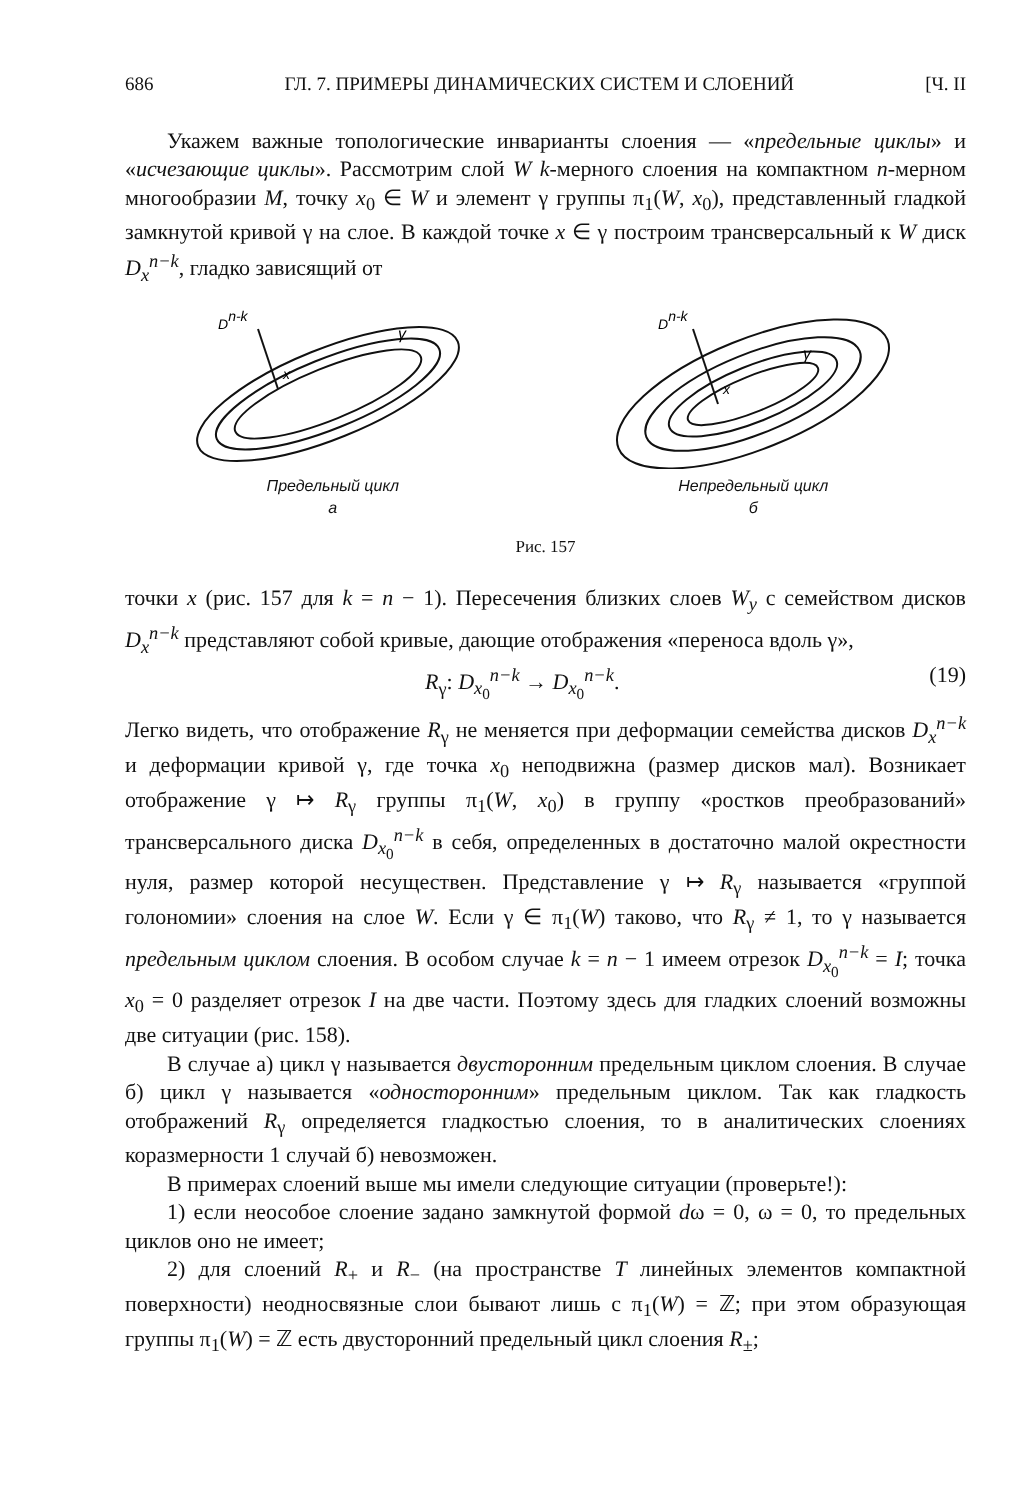686 ГЛ. 7. ПРИМЕРЫ ДИНАМИЧЕСКИХ СИСТЕМ И СЛОЕНИЙ [Ч. II
Укажем важные топологические инварианты слоения — «предельные циклы» и «исчезающие циклы». Рассмотрим слой W k-мерного слоения на компактном n-мерном многообразии M, точку x<sub>0</sub> ∈ W и элемент γ группы π<sub>1</sub>(W, x<sub>0</sub>), представленный гладкой замкнутой кривой γ на слое. В каждой точке x ∈ γ построим трансверсальный к W диск D<sub>x</sub><sup>n−k</sup>, гладко зависящий от
Dn-k
γ
x
Предельный цикл
а
Dn-k
γ
x
Непредельный цикл
б
Рис. 157
точки x (рис. 157 для k = n − 1). Пересечения близких слоев W<sub>y</sub> с семейством дисков D<sub>x</sub><sup>n−k</sup> представляют собой кривые, дающие отображения «переноса вдоль γ»,
R<sub>γ</sub>: D<sub>x<sub>0</sub></sub><sup>n−k</sup> → D<sub>x<sub>0</sub></sub><sup>n−k</sup>. (19)
Легко видеть, что отображение R<sub>γ</sub> не меняется при деформации семейства дисков D<sub>x</sub><sup>n−k</sup> и деформации кривой γ, где точка x<sub>0</sub> неподвижна (размер дисков мал). Возникает отображение γ ↦ R<sub>γ</sub> группы π<sub>1</sub>(W, x<sub>0</sub>) в группу «ростков преобразований» трансверсального диска D<sub>x<sub>0</sub></sub><sup>n−k</sup> в себя, определенных в достаточно малой окрестности нуля, размер которой несуществен. Представление γ ↦ R<sub>γ</sub> называется «группой голономии» слоения на слое W. Если γ ∈ π<sub>1</sub>(W) таково, что R<sub>γ</sub> ≠ 1, то γ называется предельным циклом слоения. В особом случае k = n − 1 имеем отрезок D<sub>x<sub>0</sub></sub><sup>n−k</sup> = I; точка x<sub>0</sub> = 0 разделяет отрезок I на две части. Поэтому здесь для гладких слоений возможны две ситуации (рис. 158).
В случае а) цикл γ называется двусторонним предельным циклом слоения. В случае б) цикл γ называется «односторонним» предельным циклом. Так как гладкость отображений R<sub>γ</sub> определяется гладкостью слоения, то в аналитических слоениях коразмерности 1 случай б) невозможен.
В примерах слоений выше мы имели следующие ситуации (проверьте!):
1) если неособое слоение задано замкнутой формой dω = 0, ω = 0, то предельных циклов оно не имеет;
2) для слоений R<sub>+</sub> и R<sub>−</sub> (на пространстве T линейных элементов компактной поверхности) неодносвязные слои бывают лишь с π<sub>1</sub>(W) = ℤ; при этом образующая группы π<sub>1</sub>(W) = ℤ есть двусторонний предельный цикл слоения R<sub>±</sub>;